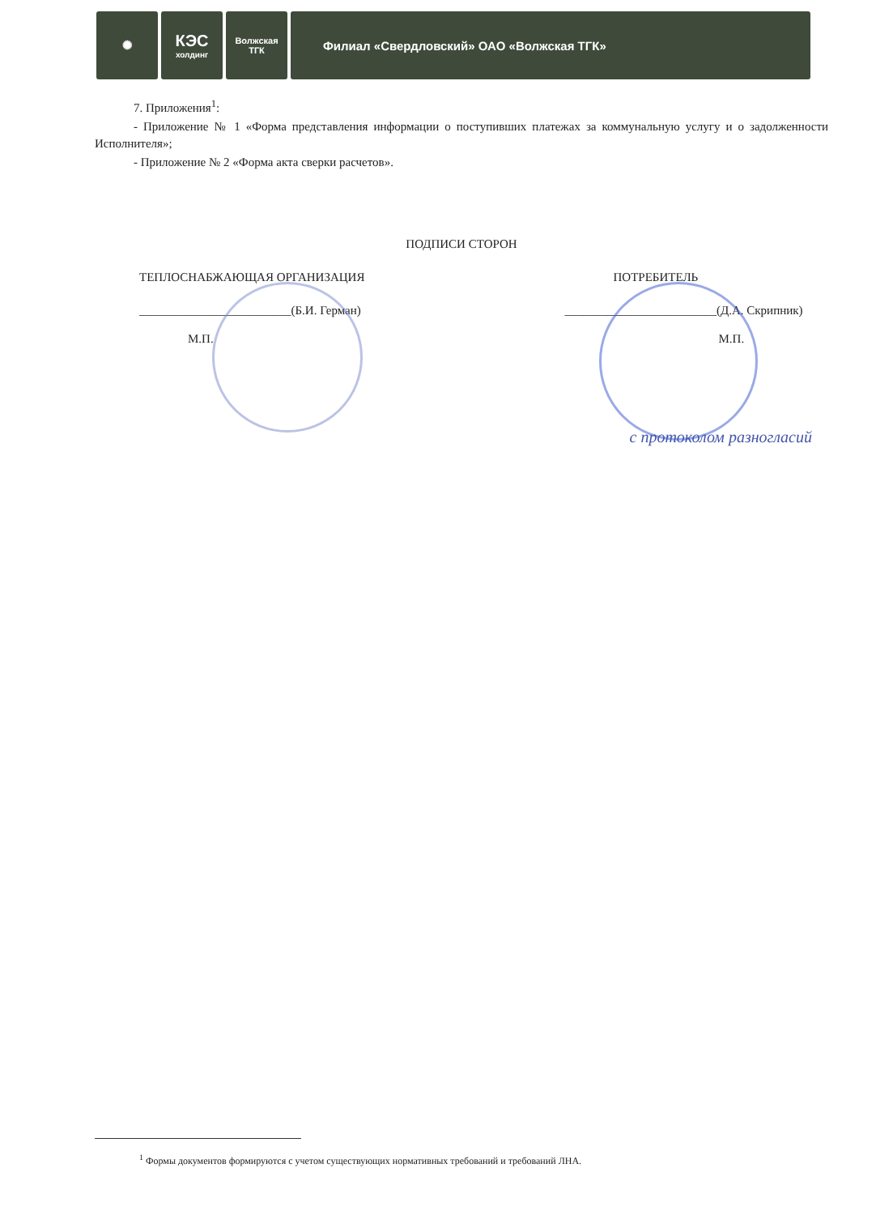✺
КЭС
холдинг
Волжская
ТГК
Филиал «Свердловский» ОАО «Волжская ТГК»
7. Приложения<sup>1</sup>:
- Приложение № 1 «Форма представления информации о поступивших платежах за коммунальную услугу и о задолженности Исполнителя»;
- Приложение № 2 «Форма акта сверки расчетов».
ПОДПИСИ СТОРОН
ТЕПЛОСНАБЖАЮЩАЯ ОРГАНИЗАЦИЯ
_________________________(Б.И. Герман)
М.П.
ПОТРЕБИТЕЛЬ
_________________________(Д.А. Скрипник)
М.П.
с протоколом разногласий
<sup>1</sup> Формы документов формируются с учетом существующих нормативных требований и требований ЛНА.